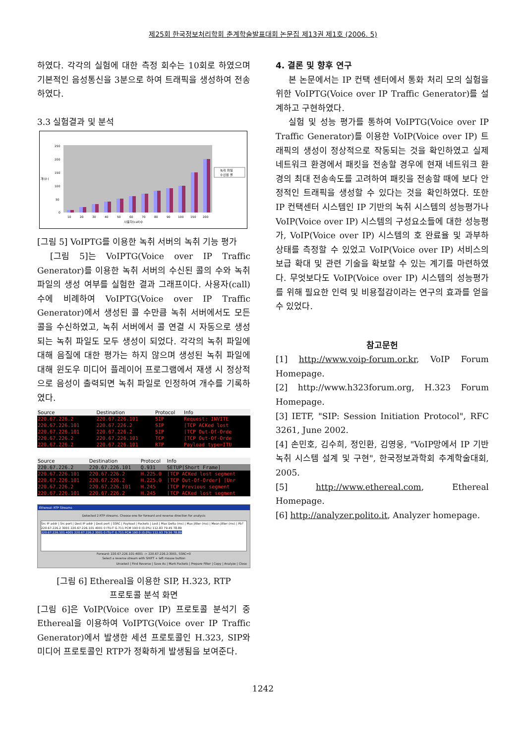제25회 한국정보처리학회 춘계학술발표대회 논문집 제13권 제1호 (2006. 5)
하였다. 각각의 실험에 대한 측정 회수는 10회로 하였으며 기본적인 음성통신을 3분으로 하여 트래픽을 생성하여 전송하였다.
3.3 실험결과 및 분석
250
200
150
100
50
0
개(수)
10
20
30
40
50
60
70
80
90
100
150
200
사용자(call)수
녹취 파일
수신된 콜
[그림 5] VoIPTG를 이용한 녹취 서버의 녹취 기능 평가
[그림 5]는 VoIPTG(Voice over IP Traffic Generator)를 이용한 녹취 서버의 수신된 콜의 수와 녹취 파일의 생성 여부를 실험한 결과 그래프이다. 사용자(call)수에 비례하여 VoIPTG(Voice over IP Traffic Generator)에서 생성된 콜 수만큼 녹취 서버에서도 모든 콜을 수신하였고, 녹취 서버에서 콜 연결 시 자동으로 생성되는 녹취 파일도 모두 생성이 되었다. 각각의 녹취 파일에 대해 음질에 대한 평가는 하지 않으며 생성된 녹취 파일에 대해 윈도우 미디어 플레이어 프로그램에서 재생 시 정상적으로 음성이 출력되면 녹취 파일로 인정하여 개수를 기록하였다.
| Source | Destination | Protocol | Info |
| --- | --- | --- | --- |
| 220.67.226.2 | 220.67.226.101 | SIP | Request: INVITE |
| 220.67.226.101 | 220.67.226.2 | SIP | [TCP ACKed lost |
| 220.67.226.101 | 220.67.226.2 | SIP | [TCP Out-Of-Orde |
| 220.67.226.2 | 220.67.226.101 | TCP | [TCP Out-Of-Orde |
| 220.67.226.2 | 220.67.226.101 | RTP | Payload type=ITU |
| Source | Destination | Protocol | Info |
| --- | --- | --- | --- |
| 220.67.226.2 | 220.67.226.101 | Q.931 | SETUP[Short Frame] |
| 220.67.226.101 | 220.67.226.2 | H.225.0 | [TCP ACKed lost segment |
| 220.67.226.101 | 220.67.226.2 | H.225.0 | [TCP Out-Of-Order] [Unr |
| 220.67.226.2 | 220.67.226.101 | H.245 | [TCP Previous segment |
| 220.67.226.101 | 220.67.226.2 | H.245 | [TCP ACKed lost segment |
Ethereal: RTP Streams
Detected 2 RTP streams. Choose one for forward and reverse direction for analysis
Src IP addr | Src port | Dest IP addr | Dest port | SSRC | Payload | Packets | Lost | Max Delta (ms) | Max Jitter (ms) | Mean Jitter (ms) | Pb?
220.67.226.2 3001 220.67.226.101 4001 0 ITU-T G.711 PCM 190 0 (0.0%) 112.83 79.45 78.89
220.67.226.101 4001 220.67.226.2 3001 0 ITU-T G.711 PCM 190 0 (0.0%) 112.93 79.56 78.89
Forward: 220.67.226.101:4001 -> 220.67.226.2:3001, SSRC=0
Select a reverse stream with SHIFT + left mouse button
Unselect | Find Reverse | Save As | Mark Packets | Prepare Filter | Copy | Analyze | Close
[그림 6] Ethereal을 이용한 SIP, H.323, RTP
프로토콜 분석 화면
[그림 6]은 VoIP(Voice over IP) 프로토콜 분석기 중 Ethereal을 이용하여 VoIPTG(Voice over IP Traffic Generator)에서 발생한 세션 프로토콜인 H.323, SIP와 미디어 프로토콜인 RTP가 정확하게 발생됨을 보여준다.
4. 결론 및 향후 연구
본 논문에서는 IP 컨택 센터에서 통화 처리 모의 실험을 위한 VoIPTG(Voice over IP Traffic Generator)를 설계하고 구현하였다.
실험 및 성능 평가를 통하여 VoIPTG(Voice over IP Traffic Generator)를 이용한 VoIP(Voice over IP) 트래픽의 생성이 정상적으로 작동되는 것을 확인하였고 실제 네트워크 환경에서 패킷을 전송할 경우에 현재 네트워크 환경의 최대 전송속도를 고려하여 패킷을 전송할 때에 보다 안정적인 트래픽을 생성할 수 있다는 것을 확인하였다. 또한 IP 컨택센터 시스템인 IP 기반의 녹취 시스템의 성능평가나 VoIP(Voice over IP) 시스템의 구성요소들에 대한 성능평가, VoIP(Voice over IP) 시스템의 호 완료율 및 과부하 상태를 측정할 수 있었고 VoIP(Voice over IP) 서비스의 보급 확대 및 관련 기술을 확보할 수 있는 계기를 마련하였다. 무엇보다도 VoIP(Voice over IP) 시스템의 성능평가를 위해 필요한 인력 및 비용절감이라는 연구의 효과를 얻을 수 있었다.
참고문헌
[1] http://www.voip-forum.or.kr, VoIP Forum Homepage.
[2] http://www.h323forum.org, H.323 Forum Homepage.
[3] IETF, "SIP: Session Initiation Protocol", RFC 3261, June 2002.
[4] 손민호, 김수희, 정인환, 김영웅, "VoIP망에서 IP 기반 녹취 시스템 설계 및 구현", 한국정보과학회 추계학술대회, 2005.
[5] http://www.ethereal.com, Ethereal Homepage.
[6] http://analyzer.polito.it, Analyzer homepage.
1242